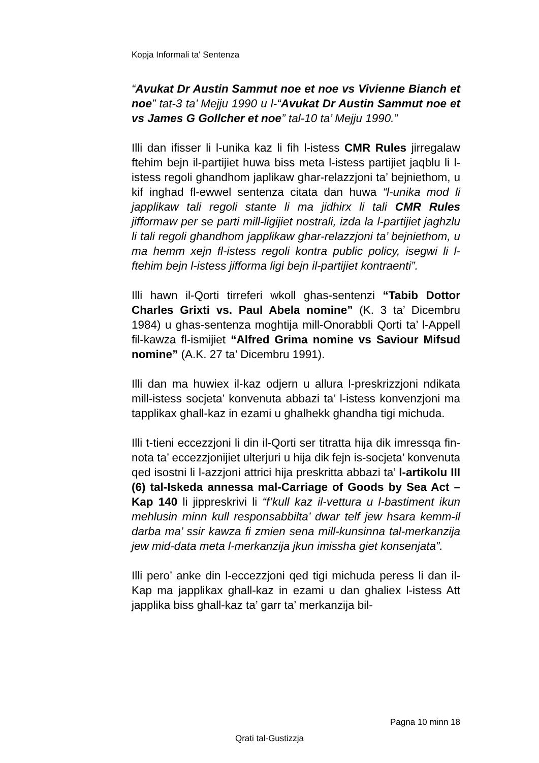Kopja Informali ta' Sentenza
“Avukat Dr Austin Sammut noe et noe vs Vivienne Bianch et noe” tat-3 ta’ Mejju 1990 u l-“Avukat Dr Austin Sammut noe et vs James G Gollcher et noe” tal-10 ta’ Mejju 1990.”
Illi dan ifisser li l-unika kaz li fih l-istess CMR Rules jirregalaw ftehim bejn il-partijiet huwa biss meta l-istess partijiet jaqblu li l-istess regoli ghandhom japlikaw ghar-relazzjoni ta’ bejniethom, u kif inghad fl-ewwel sentenza citata dan huwa “l-unika mod li japplikaw tali regoli stante li ma jidhirx li tali CMR Rules jifformaw per se parti mill-ligijiet nostrali, izda la l-partijiet jaghzlu li tali regoli ghandhom japplikaw ghar-relazzjoni ta’ bejniethom, u ma hemm xejn fl-istess regoli kontra public policy, isegwi li l-ftehim bejn l-istess jifforma ligi bejn il-partijiet kontraenti”.
Illi hawn il-Qorti tirreferi wkoll ghas-sentenzi “Tabib Dottor Charles Grixti vs. Paul Abela nomine” (K. 3 ta’ Dicembru 1984) u ghas-sentenza moghtija mill-Onorabbli Qorti ta’ l-Appell fil-kawza fl-ismijiet “Alfred Grima nomine vs Saviour Mifsud nomine” (A.K. 27 ta’ Dicembru 1991).
Illi dan ma huwiex il-kaz odjern u allura l-preskrizzjoni ndikata mill-istess socjeta’ konvenuta abbazi ta’ l-istess konvenzjoni ma tapplikax ghall-kaz in ezami u ghalhekk ghandha tigi michuda.
Illi t-tieni eccezzjoni li din il-Qorti ser titratta hija dik imressqa fin-nota ta’ eccezzjonijiet ulterjuri u hija dik fejn is-socjeta’ konvenuta qed isostni li l-azzjoni attrici hija preskritta abbazi ta’ l-artikolu III (6) tal-Iskeda annessa mal-Carriage of Goods by Sea Act – Kap 140 li jippreskrivi li “f’kull kaz il-vettura u l-bastiment ikun mehlusin minn kull responsabbilta’ dwar telf jew hsara kemm-il darba ma’ ssir kawza fi zmien sena mill-kunsinna tal-merkanzija jew mid-data meta l-merkanzija jkun imissha giet konsenjata”.
Illi pero’ anke din l-eccezzjoni qed tigi michuda peress li dan il-Kap ma japplikax ghall-kaz in ezami u dan ghaliex l-istess Att japplika biss ghall-kaz ta’ garr ta’ merkanzija bil-
Pagna 10 minn 18
Qrati tal-Gustizzja